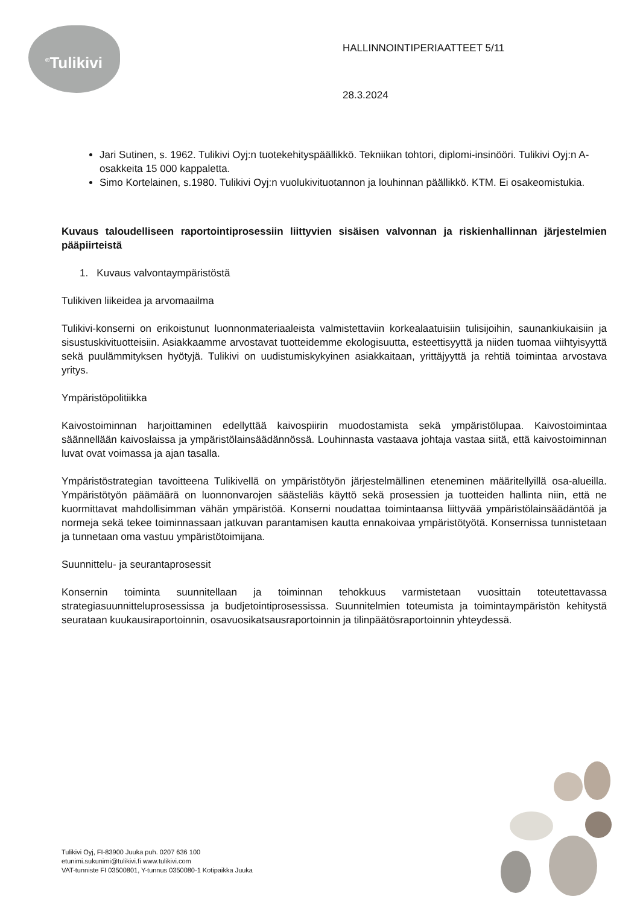<sup>®</sup>Tulikivi
HALLINNOINTIPERIAATTEET 5/11
28.3.2024
Jari Sutinen, s. 1962. Tulikivi Oyj:n tuotekehityspäällikkö. Tekniikan tohtori, diplomi-insinööri. Tulikivi Oyj:n A-osakkeita 15 000 kappaletta.
Simo Kortelainen, s.1980. Tulikivi Oyj:n vuolukivituotannon ja louhinnan päällikkö. KTM. Ei osakeomistukia.
Kuvaus taloudelliseen raportointiprosessiin liittyvien sisäisen valvonnan ja riskienhallinnan järjestelmien pääpiirteistä
1. Kuvaus valvontaympäristöstä
Tulikiven liikeidea ja arvomaailma
Tulikivi-konserni on erikoistunut luonnonmateriaaleista valmistettaviin korkealaatuisiin tulisijoihin, saunankiukaisiin ja sisustuskivituotteisiin. Asiakkaamme arvostavat tuotteidemme ekologisuutta, esteettisyyttä ja niiden tuomaa viihtyisyyttä sekä puulämmityksen hyötyjä. Tulikivi on uudistumiskykyinen asiakkaitaan, yrittäjyyttä ja rehtiä toimintaa arvostava yritys.
Ympäristöpolitiikka
Kaivostoiminnan harjoittaminen edellyttää kaivospiirin muodostamista sekä ympäristölupaa. Kaivostoimintaa säännellään kaivoslaissa ja ympäristölainsäädännössä. Louhinnasta vastaava johtaja vastaa siitä, että kaivostoiminnan luvat ovat voimassa ja ajan tasalla.
Ympäristöstrategian tavoitteena Tulikivellä on ympäristötyön järjestelmällinen eteneminen määritellyillä osa-alueilla. Ympäristötyön päämäärä on luonnonvarojen säästeliäs käyttö sekä prosessien ja tuotteiden hallinta niin, että ne kuormittavat mahdollisimman vähän ympäristöä. Konserni noudattaa toimintaansa liittyvää ympäristölainsäädäntöä ja normeja sekä tekee toiminnassaan jatkuvan parantamisen kautta ennakoivaa ympäristötyötä. Konsernissa tunnistetaan ja tunnetaan oma vastuu ympäristötoimijana.
Suunnittelu- ja seurantaprosessit
Konsernin toiminta suunnitellaan ja toiminnan tehokkuus varmistetaan vuosittain toteutettavassa strategiasuunnitteluprosessissa ja budjetointiprosessissa. Suunnitelmien toteumista ja toimintaympäristön kehitystä seurataan kuukausiraportoinnin, osavuosikatsausraportoinnin ja tilinpäätösraportoinnin yhteydessä.
Tulikivi Oyj, FI-83900 Juuka puh. 0207 636 100
etunimi.sukunimi@tulikivi.fi www.tulikivi.com
VAT-tunniste FI 03500801, Y-tunnus 0350080-1 Kotipaikka Juuka